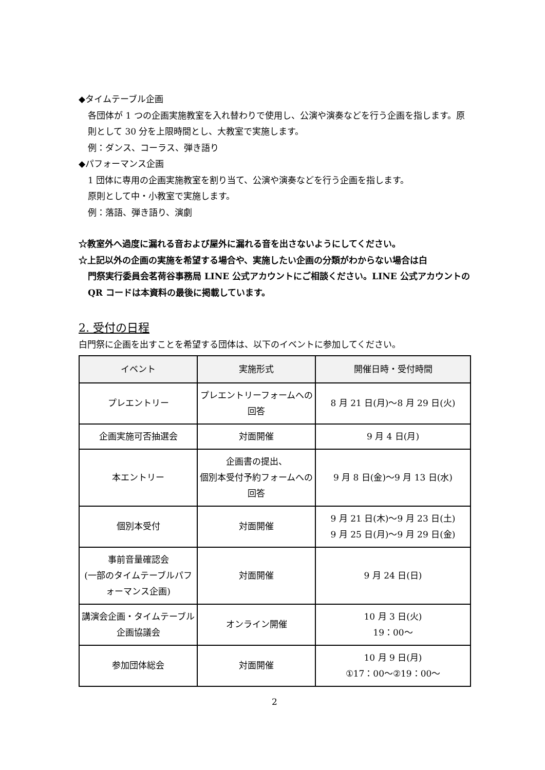◆タイムテーブル企画
各団体が 1 つの企画実施教室を入れ替わりで使用し、公演や演奏などを行う企画を指します。原則として 30 分を上限時間とし、大教室で実施します。
例：ダンス、コーラス、弾き語り
◆パフォーマンス企画
1 団体に専用の企画実施教室を割り当て、公演や演奏などを行う企画を指します。
原則として中・小教室で実施します。
例：落語、弾き語り、演劇
☆教室外へ過度に漏れる音および屋外に漏れる音を出さないようにしてください。
☆上記以外の企画の実施を希望する場合や、実施したい企画の分類がわからない場合は白
門祭実行委員会茗荷谷事務局 LINE 公式アカウントにご相談ください。LINE 公式アカウントの QR コードは本資料の最後に掲載しています。
2. 受付の日程
白門祭に企画を出すことを希望する団体は、以下のイベントに参加してください。
| イベント | 実施形式 | 開催日時・受付時間 |
| --- | --- | --- |
| プレエントリー | プレエントリーフォームへの回答 | 8 月 21 日(月)〜8 月 29 日(火) |
| 企画実施可否抽選会 | 対面開催 | 9 月 4 日(月) |
| 本エントリー | 企画書の提出、 個別本受付予約フォームへの回答 | 9 月 8 日(金)〜9 月 13 日(水) |
| 個別本受付 | 対面開催 | 9 月 21 日(木)〜9 月 23 日(土) 9 月 25 日(月)〜9 月 29 日(金) |
| 事前音量確認会 (一部のタイムテーブルパフォーマンス企画) | 対面開催 | 9 月 24 日(日) |
| 講演会企画・タイムテーブル企画協議会 | オンライン開催 | 10 月 3 日(火) 19：00〜 |
| 参加団体総会 | 対面開催 | 10 月 9 日(月) ①17：00〜②19：00〜 |
2